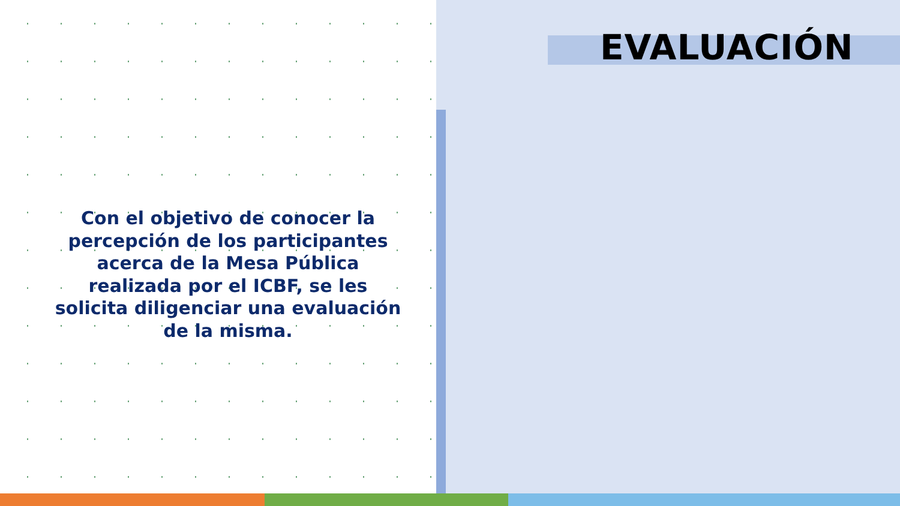EVALUACIÓN
Con el objetivo de conocer la percepción de los participantes acerca de la Mesa Pública realizada por el ICBF, se les solicita diligenciar una evaluación de la misma.